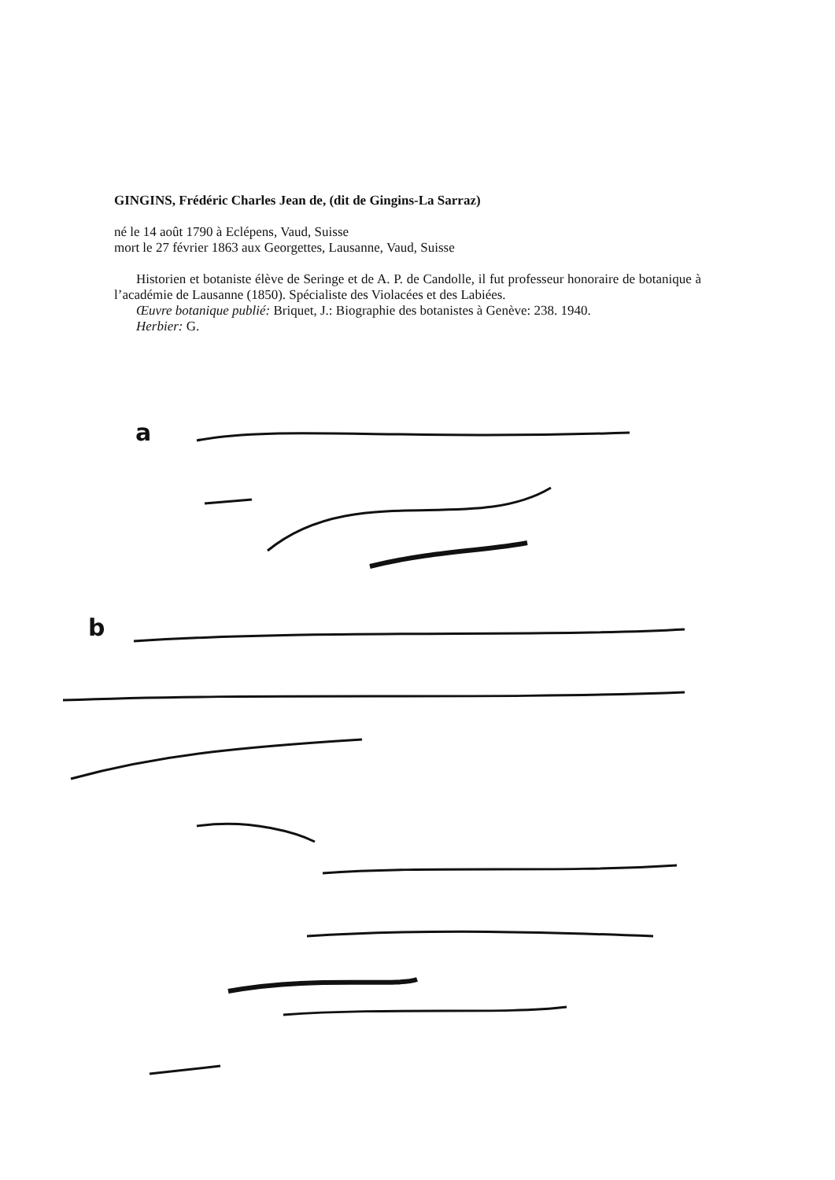GINGINS, Frédéric Charles Jean de, (dit de Gingins-La Sarraz)
né le 14 août 1790 à Eclépens, Vaud, Suisse
mort le 27 février 1863 aux Georgettes, Lausanne, Vaud, Suisse
Historien et botaniste élève de Seringe et de A. P. de Candolle, il fut professeur honoraire de botanique à l’académie de Lausanne (1850). Spécialiste des Violacées et des Labiées.
Œuvre botanique publié: Briquet, J.: Biographie des botanistes à Genève: 238. 1940.
Herbier: G.
a
b